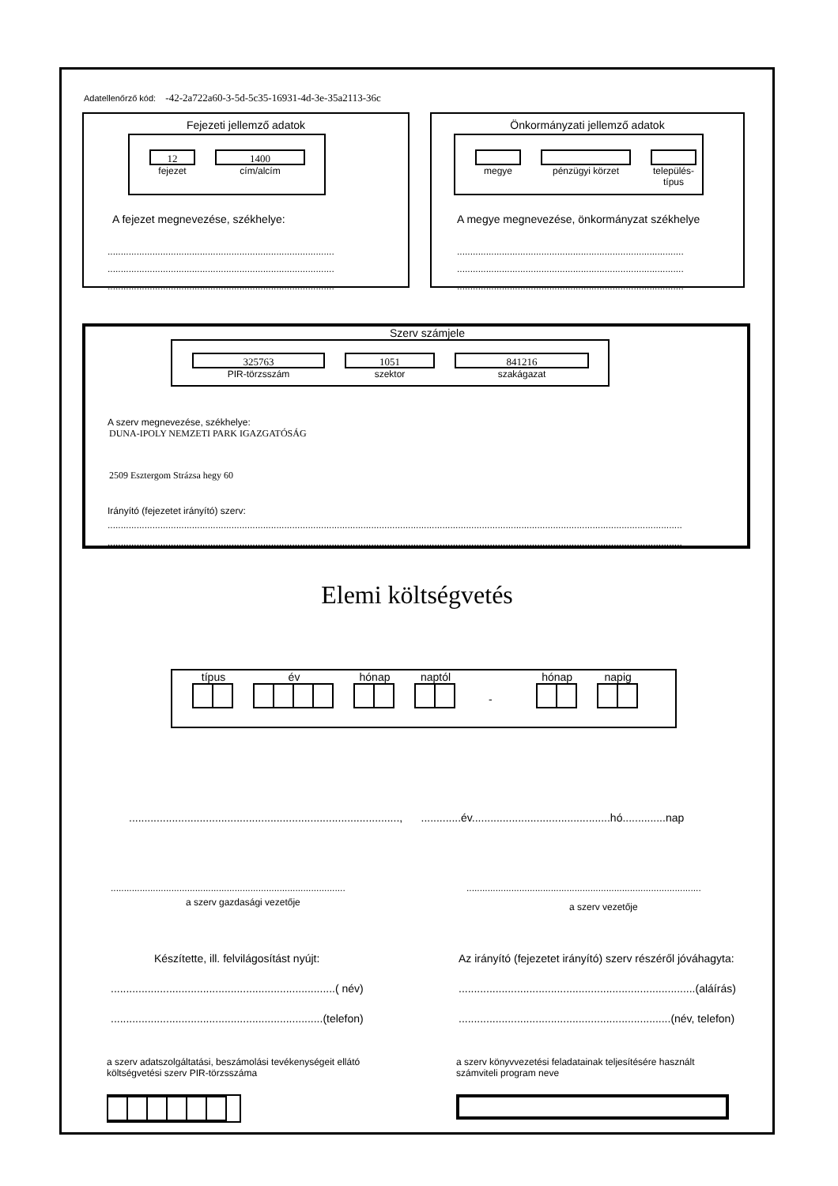Adatellenőrző kód: -42-2a722a60-3-5d-5c35-16931-4d-3e-35a2113-36c
Fejezeti jellemző adatok
12
fejezet
1400
cím/alcím
A fejezet megnevezése, székhelye:
......................................................................................
......................................................................................
......................................................................................
Önkormányzati jellemző adatok
megye pénzügyi körzet település-
típus
A megye megnevezése, önkormányzat székhelye
......................................................................................
......................................................................................
......................................................................................
Szerv számjele
325763
PIR-törzsszám
1051
szektor
841216
szakágazat
A szerv megnevezése, székhelye:
DUNA-IPOLY NEMZETI PARK IGAZGATÓSÁG
2509 Esztergom Strázsa hegy 60
Irányító (fejezetet irányító) szerv:
............................................................................................................................................................................................................................................
............................................................................................................................................................................................................................................
Elemi költségvetés
típus év hónap naptól
-
hónap napig
........................................................................................, .............év.............................................hó..............nap
.........................................................................................
a szerv gazdasági vezetője
.........................................................................................
a szerv vezetője
Készítette, ill. felvilágosítást nyújt:
.........................................................................( név)
.....................................................................(telefon)
Az irányító (fejezetet irányító) szerv részéről jóváhagyta:
.............................................................................(aláírás)
.....................................................................(név, telefon)
a szerv adatszolgáltatási, beszámolási tevékenységeit ellátó
költségvetési szerv PIR-törzsszáma
a szerv könyvvezetési feladatainak teljesítésére használt
számviteli program neve